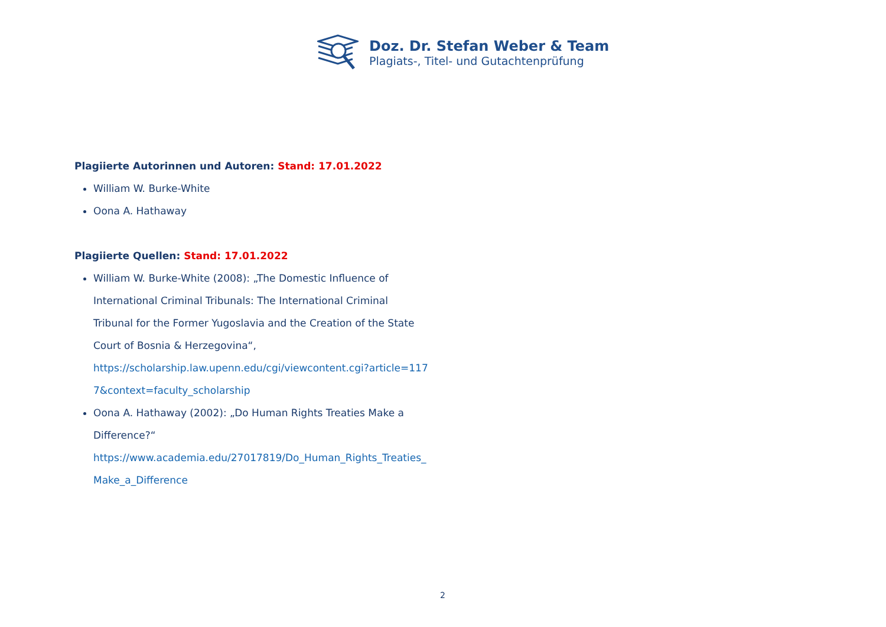Doz. Dr. Stefan Weber & Team
Plagiats-, Titel- und Gutachtenprüfung
Plagiierte Autorinnen und Autoren: Stand: 17.01.2022
William W. Burke-White
Oona A. Hathaway
Plagiierte Quellen: Stand: 17.01.2022
William W. Burke-White (2008): „The Domestic Influence of International Criminal Tribunals: The International Criminal Tribunal for the Former Yugoslavia and the Creation of the State Court of Bosnia & Herzegovina“,
https://scholarship.law.upenn.edu/cgi/viewcontent.cgi?article=117
7&context=faculty_scholarship
Oona A. Hathaway (2002): „Do Human Rights Treaties Make a Difference?“
https://www.academia.edu/27017819/Do_Human_Rights_Treaties_
Make_a_Difference
2